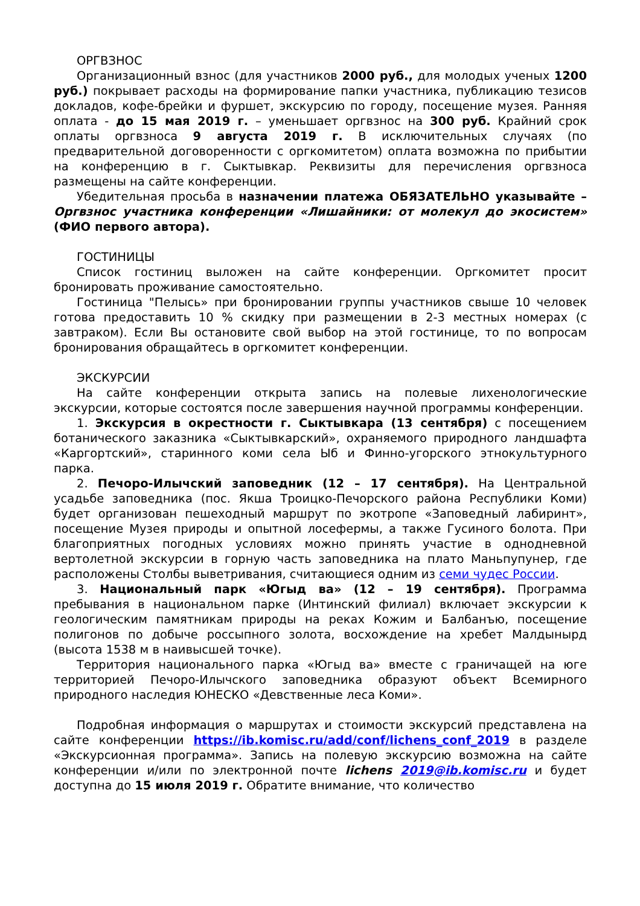ОРГВЗНОС
Организационный взнос (для участников 2000 руб., для молодых ученых 1200 руб.) покрывает расходы на формирование папки участника, публикацию тезисов докладов, кофе-брейки и фуршет, экскурсию по городу, посещение музея. Ранняя оплата - до 15 мая 2019 г. – уменьшает оргвзнос на 300 руб. Крайний срок оплаты оргвзноса 9 августа 2019 г. В исключительных случаях (по предварительной договоренности с оргкомитетом) оплата возможна по прибытии на конференцию в г. Сыктывкар. Реквизиты для перечисления оргвзноса размещены на сайте конференции.
Убедительная просьба в назначении платежа ОБЯЗАТЕЛЬНО указывайте – Оргвзнос участника конференции «Лишайники: от молекул до экосистем» (ФИО первого автора).
ГОСТИНИЦЫ
Список гостиниц выложен на сайте конференции. Оргкомитет просит бронировать проживание самостоятельно.
Гостиница "Пелысь» при бронировании группы участников свыше 10 человек готова предоставить 10 % скидку при размещении в 2-3 местных номерах (с завтраком). Если Вы остановите свой выбор на этой гостинице, то по вопросам бронирования обращайтесь в оргкомитет конференции.
ЭКСКУРСИИ
На сайте конференции открыта запись на полевые лихенологические экскурсии, которые состоятся после завершения научной программы конференции.
1. Экскурсия в окрестности г. Сыктывкара (13 сентября) с посещением ботанического заказника «Сыктывкарский», охраняемого природного ландшафта «Каргортский», старинного коми села Ыб и Финно-угорского этнокультурного парка.
2. Печоро-Илычский заповедник (12 – 17 сентября). На Центральной усадьбе заповедника (пос. Якша Троицко-Печорского района Республики Коми) будет организован пешеходный маршрут по экотропе «Заповедный лабиринт», посещение Музея природы и опытной лосефермы, а также Гусиного болота. При благоприятных погодных условиях можно принять участие в однодневной вертолетной экскурсии в горную часть заповедника на плато Маньпупунер, где расположены Столбы выветривания, считающиеся одним из семи чудес России.
3. Национальный парк «Югыд ва» (12 – 19 сентября). Программа пребывания в национальном парке (Интинский филиал) включает экскурсии к геологическим памятникам природы на реках Кожим и Балбанъю, посещение полигонов по добыче россыпного золота, восхождение на хребет Малдынырд (высота 1538 м в наивысшей точке).
Территория национального парка «Югыд ва» вместе с граничащей на юге территорией Печоро-Илычского заповедника образуют объект Всемирного природного наследия ЮНЕСКО «Девственные леса Коми».
Подробная информация о маршрутах и стоимости экскурсий представлена на сайте конференции https://ib.komisc.ru/add/conf/lichens_conf_2019 в разделе «Экскурсионная программа». Запись на полевую экскурсию возможна на сайте конференции и/или по электронной почте lichens 2019@ib.komisc.ru и будет доступна до 15 июля 2019 г. Обратите внимание, что количество